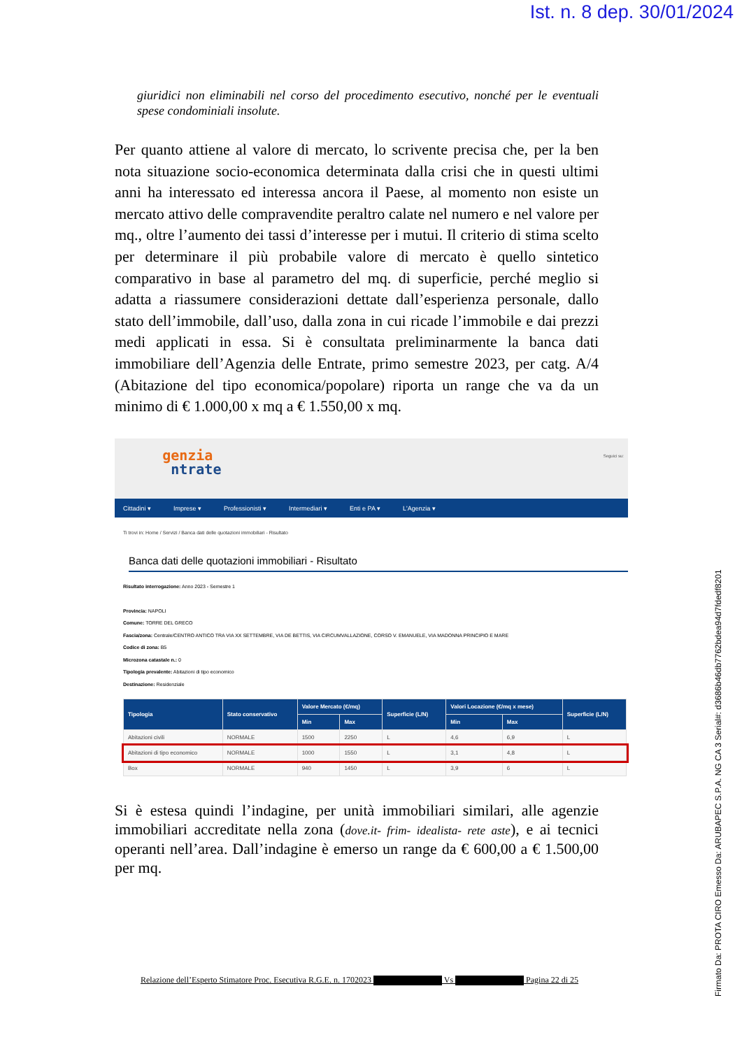Ist. n. 8 dep. 30/01/2024
giuridici non eliminabili nel corso del procedimento esecutivo, nonché per le eventuali spese condominiali insolute.
Per quanto attiene al valore di mercato, lo scrivente precisa che, per la ben nota situazione socio-economica determinata dalla crisi che in questi ultimi anni ha interessato ed interessa ancora il Paese, al momento non esiste un mercato attivo delle compravendite peraltro calate nel numero e nel valore per mq., oltre l’aumento dei tassi d’interesse per i mutui. Il criterio di stima scelto per determinare il più probabile valore di mercato è quello sintetico comparativo in base al parametro del mq. di superficie, perché meglio si adatta a riassumere considerazioni dettate dall’esperienza personale, dallo stato dell’immobile, dall’uso, dalla zona in cui ricade l’immobile e dai prezzi medi applicati in essa. Si è consultata preliminarmente la banca dati immobiliare dell’Agenzia delle Entrate, primo semestre 2023, per catg. A/4 (Abitazione del tipo economica/popolare) riporta un range che va da un minimo di € 1.000,00 x mq a € 1.550,00 x mq.
genzia
ntrate
Seguici su:
Cittadini ▾ Imprese ▾ Professionisti ▾ Intermediari ▾ Enti e PA ▾ L'Agenzia ▾
Ti trovi in: Home / Servizi / Banca dati delle quotazioni immobiliari - Risultato
Banca dati delle quotazioni immobiliari - Risultato
Risultato interrogazione: Anno 2023 - Semestre 1
Provincia: NAPOLI
Comune: TORRE DEL GRECO
Fascia/zona: Centrale/CENTRO ANTICO TRA VIA XX SETTEMBRE, VIA DE BETTIS, VIA CIRCUMVALLAZIONE, CORSO V. EMANUELE, VIA MADONNA PRINCIPIO E MARE
Codice di zona: B5
Microzona catastale n.: 0
Tipologia prevalente: Abitazioni di tipo economico
Destinazione: Residenziale
| Tipologia | Stato conservativo | Valore Mercato (€/mq) | | Superficie (L/N) | Valori Locazione (€/mq x mese) | | Superficie (L/N) |
| --- | --- | --- | --- | --- | --- | --- | --- |
| | | Min | Max | | Min | Max | |
| Abitazioni civili | NORMALE | 1500 | 2250 | L | 4,6 | 6,9 | L |
| Abitazioni di tipo economico | NORMALE | 1000 | 1550 | L | 3,1 | 4,8 | L |
| Box | NORMALE | 940 | 1450 | L | 3,9 | 6 | L |
Si è estesa quindi l’indagine, per unità immobiliari similari, alle agenzie immobiliari accreditate nella zona (dove.it- frim- idealista- rete aste), e ai tecnici operanti nell’area. Dall’indagine è emerso un range da € 600,00 a € 1.500,00 per mq.
Relazione dell’Esperto Stimatore Proc. Esecutiva R.G.E. n. 1702023 Vs Pagina 22 di 25
Firmato Da: PROTA CIRO Emesso Da: ARUBAPEC S.P.A. NG CA 3 Serial#: d3686b46db7762bdea94d7fdedf8201